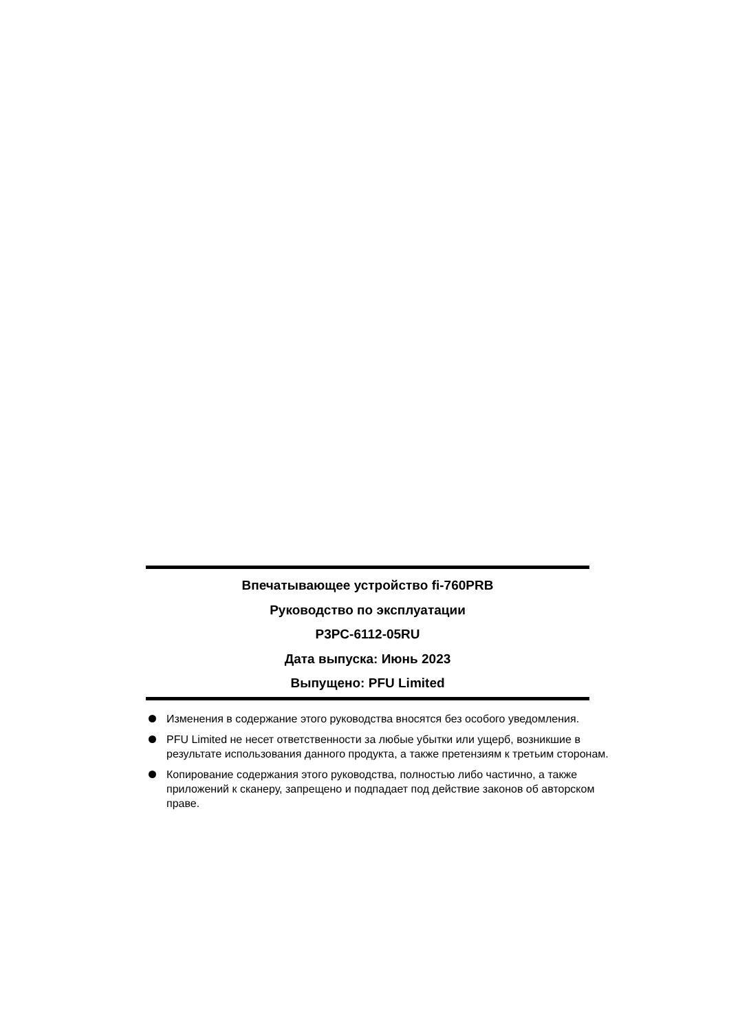Впечатывающее устройство fi-760PRB
Руководство по эксплуатации
P3PC-6112-05RU
Дата выпуска: Июнь 2023
Выпущено: PFU Limited
Изменения в содержание этого руководства вносятся без особого уведомления.
PFU Limited не несет ответственности за любые убытки или ущерб, возникшие в результате использования данного продукта, а также претензиям к третьим сторонам.
Копирование содержания этого руководства, полностью либо частично, а также приложений к сканеру, запрещено и подпадает под действие законов об авторском праве.